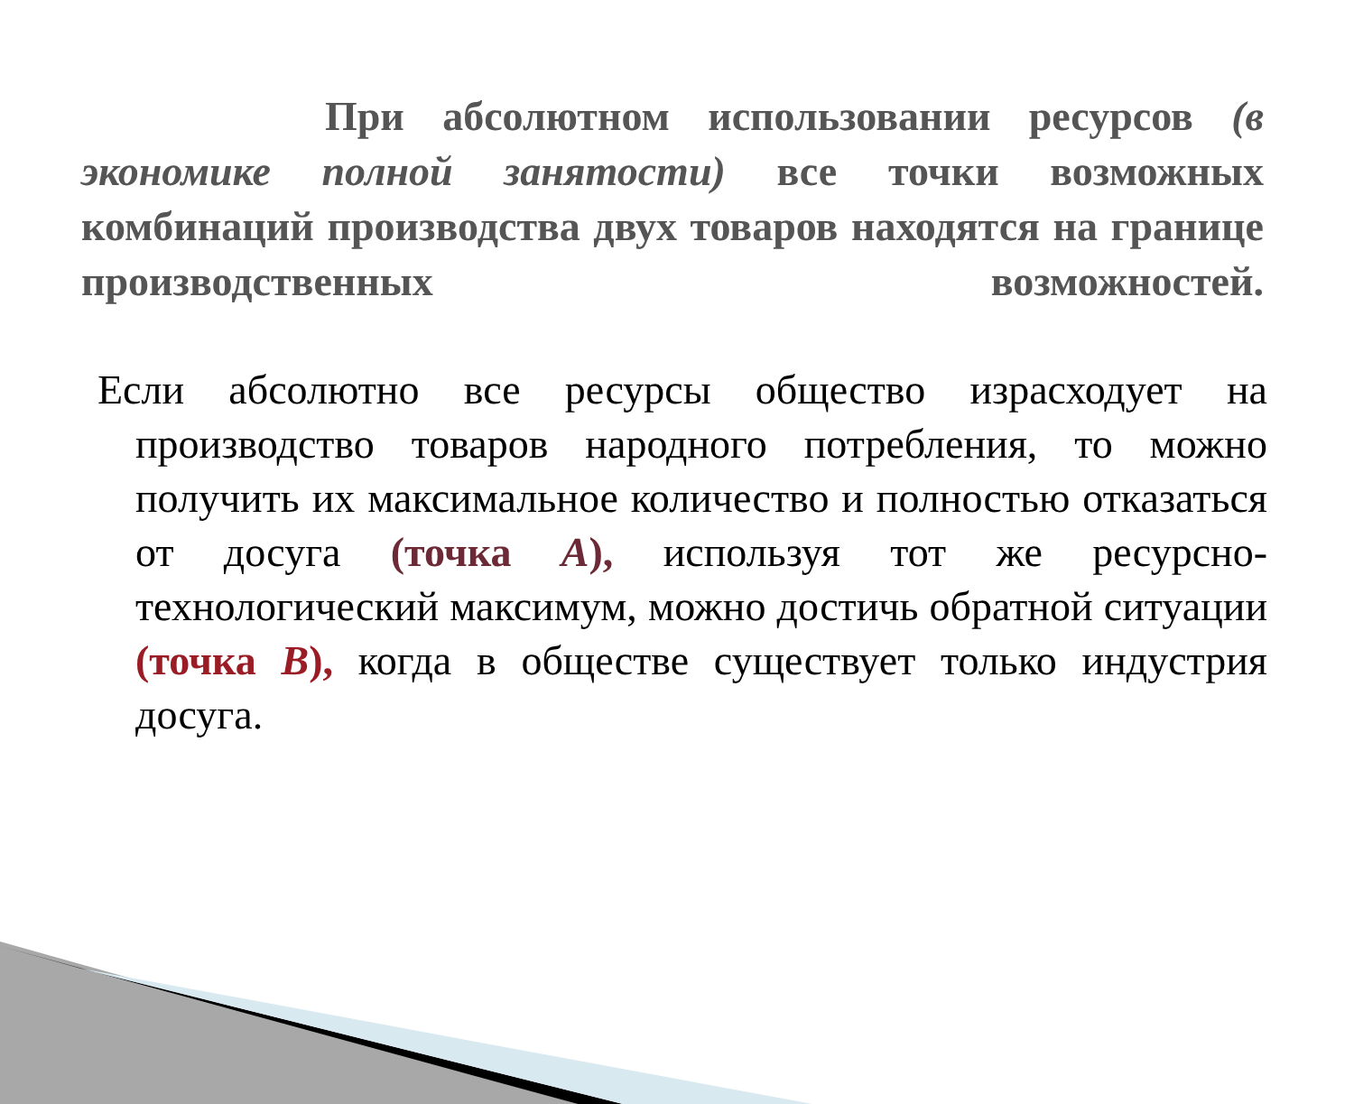При абсолютном использовании ресурсов (в экономике полной занятости) все точки возможных комбинаций производства двух товаров находятся на границе производственных возможностей.
Если абсолютно все ресурсы общество израсходует на производство товаров народного потребления, то можно получить их максимальное количество и полностью отказаться от досуга (точка А), используя тот же ресурсно-технологический максимум, можно достичь обратной ситуации (точка В), когда в обществе существует только индустрия досуга.